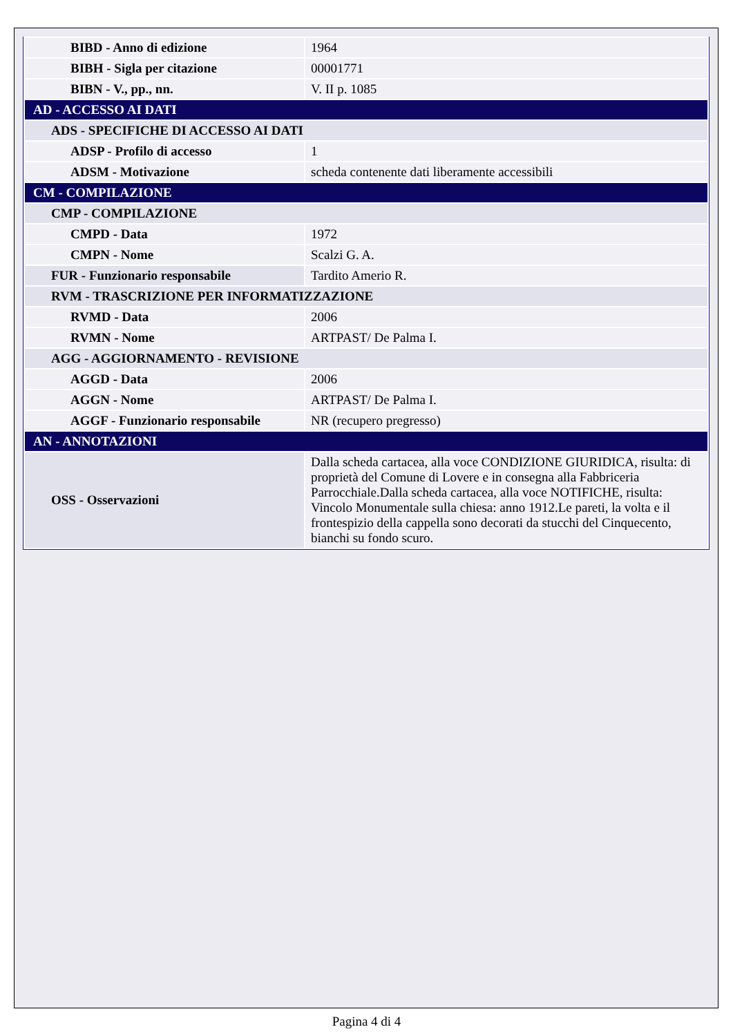| BIBD - Anno di edizione | 1964 |
| BIBH - Sigla per citazione | 00001771 |
| BIBN - V., pp., nn. | V. II p. 1085 |
| AD - ACCESSO AI DATI | |
| ADS - SPECIFICHE DI ACCESSO AI DATI | |
| ADSP - Profilo di accesso | 1 |
| ADSM - Motivazione | scheda contenente dati liberamente accessibili |
| CM - COMPILAZIONE | |
| CMP - COMPILAZIONE | |
| CMPD - Data | 1972 |
| CMPN - Nome | Scalzi G. A. |
| FUR - Funzionario responsabile | Tardito Amerio R. |
| RVM - TRASCRIZIONE PER INFORMATIZZAZIONE | |
| RVMD - Data | 2006 |
| RVMN - Nome | ARTPAST/ De Palma I. |
| AGG - AGGIORNAMENTO - REVISIONE | |
| AGGD - Data | 2006 |
| AGGN - Nome | ARTPAST/ De Palma I. |
| AGGF - Funzionario responsabile | NR (recupero pregresso) |
| AN - ANNOTAZIONI | |
| OSS - Osservazioni | Dalla scheda cartacea, alla voce CONDIZIONE GIURIDICA, risulta: di proprietà del Comune di Lovere e in consegna alla Fabbriceria Parrocchiale.Dalla scheda cartacea, alla voce NOTIFICHE, risulta: Vincolo Monumentale sulla chiesa: anno 1912.Le pareti, la volta e il frontespizio della cappella sono decorati da stucchi del Cinquecento, bianchi su fondo scuro. |
Pagina 4 di 4